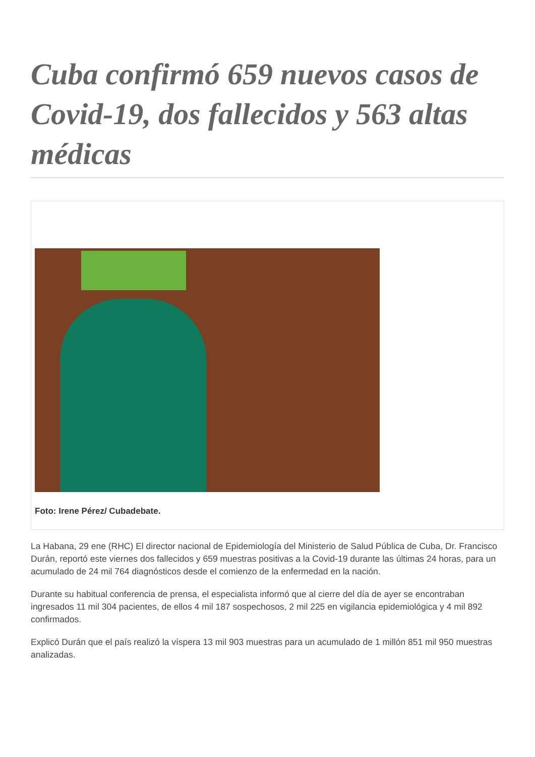Cuba confirmó 659 nuevos casos de Covid-19, dos fallecidos y 563 altas médicas
Foto: Irene Pérez/ Cubadebate.
La Habana, 29 ene (RHC) El director nacional de Epidemiología del Ministerio de Salud Pública de Cuba, Dr. Francisco Durán, reportó este viernes dos fallecidos y 659 muestras positivas a la Covid-19 durante las últimas 24 horas, para un acumulado de 24 mil 764 diagnósticos desde el comienzo de la enfermedad en la nación.
Durante su habitual conferencia de prensa, el especialista informó que al cierre del día de ayer se encontraban ingresados 11 mil 304 pacientes, de ellos 4 mil 187 sospechosos, 2 mil 225 en vigilancia epidemiológica y 4 mil 892 confirmados.
Explicó Durán que el país realizó la víspera 13 mil 903 muestras para un acumulado de 1 millón 851 mil 950 muestras analizadas.